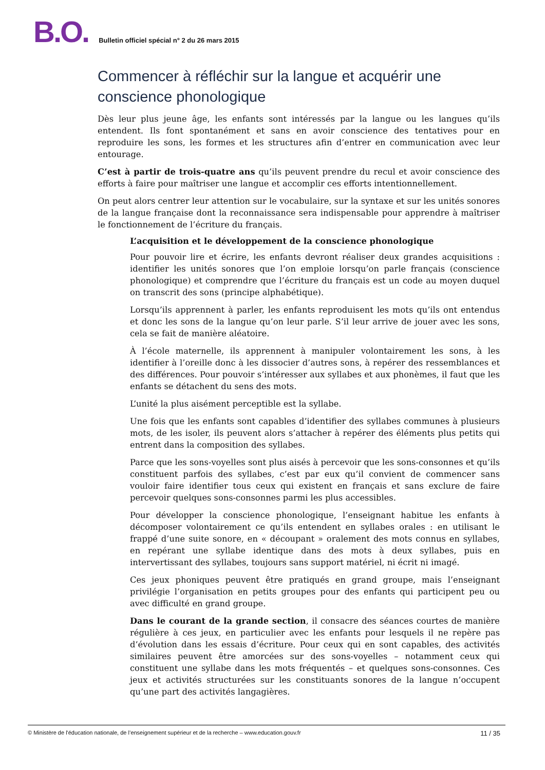B.O.
Bulletin officiel spécial n° 2 du 26 mars 2015
Commencer à réfléchir sur la langue et acquérir une conscience phonologique
Dès leur plus jeune âge, les enfants sont intéressés par la langue ou les langues qu’ils entendent. Ils font spontanément et sans en avoir conscience des tentatives pour en reproduire les sons, les formes et les structures afin d’entrer en communication avec leur entourage.
C’est à partir de trois-quatre ans qu’ils peuvent prendre du recul et avoir conscience des efforts à faire pour maîtriser une langue et accomplir ces efforts intentionnellement.
On peut alors centrer leur attention sur le vocabulaire, sur la syntaxe et sur les unités sonores de la langue française dont la reconnaissance sera indispensable pour apprendre à maîtriser le fonctionnement de l’écriture du français.
L’acquisition et le développement de la conscience phonologique
Pour pouvoir lire et écrire, les enfants devront réaliser deux grandes acquisitions : identifier les unités sonores que l’on emploie lorsqu’on parle français (conscience phonologique) et comprendre que l’écriture du français est un code au moyen duquel on transcrit des sons (principe alphabétique).
Lorsqu’ils apprennent à parler, les enfants reproduisent les mots qu’ils ont entendus et donc les sons de la langue qu’on leur parle. S’il leur arrive de jouer avec les sons, cela se fait de manière aléatoire.
À l’école maternelle, ils apprennent à manipuler volontairement les sons, à les identifier à l’oreille donc à les dissocier d’autres sons, à repérer des ressemblances et des différences. Pour pouvoir s’intéresser aux syllabes et aux phonèmes, il faut que les enfants se détachent du sens des mots.
L’unité la plus aisément perceptible est la syllabe.
Une fois que les enfants sont capables d’identifier des syllabes communes à plusieurs mots, de les isoler, ils peuvent alors s’attacher à repérer des éléments plus petits qui entrent dans la composition des syllabes.
Parce que les sons-voyelles sont plus aisés à percevoir que les sons-consonnes et qu’ils constituent parfois des syllabes, c’est par eux qu’il convient de commencer sans vouloir faire identifier tous ceux qui existent en français et sans exclure de faire percevoir quelques sons-consonnes parmi les plus accessibles.
Pour développer la conscience phonologique, l’enseignant habitue les enfants à décomposer volontairement ce qu’ils entendent en syllabes orales : en utilisant le frappé d’une suite sonore, en « découpant » oralement des mots connus en syllabes, en repérant une syllabe identique dans des mots à deux syllabes, puis en intervertissant des syllabes, toujours sans support matériel, ni écrit ni imagé.
Ces jeux phoniques peuvent être pratiqués en grand groupe, mais l’enseignant privilégie l’organisation en petits groupes pour des enfants qui participent peu ou avec difficulté en grand groupe.
Dans le courant de la grande section, il consacre des séances courtes de manière régulière à ces jeux, en particulier avec les enfants pour lesquels il ne repère pas d’évolution dans les essais d’écriture. Pour ceux qui en sont capables, des activités similaires peuvent être amorcées sur des sons-voyelles – notamment ceux qui constituent une syllabe dans les mots fréquentés – et quelques sons-consonnes. Ces jeux et activités structurées sur les constituants sonores de la langue n’occupent qu’une part des activités langagières.
© Ministère de l'éducation nationale, de l’enseignement supérieur et de la recherche – www.education.gouv.fr 11 / 35